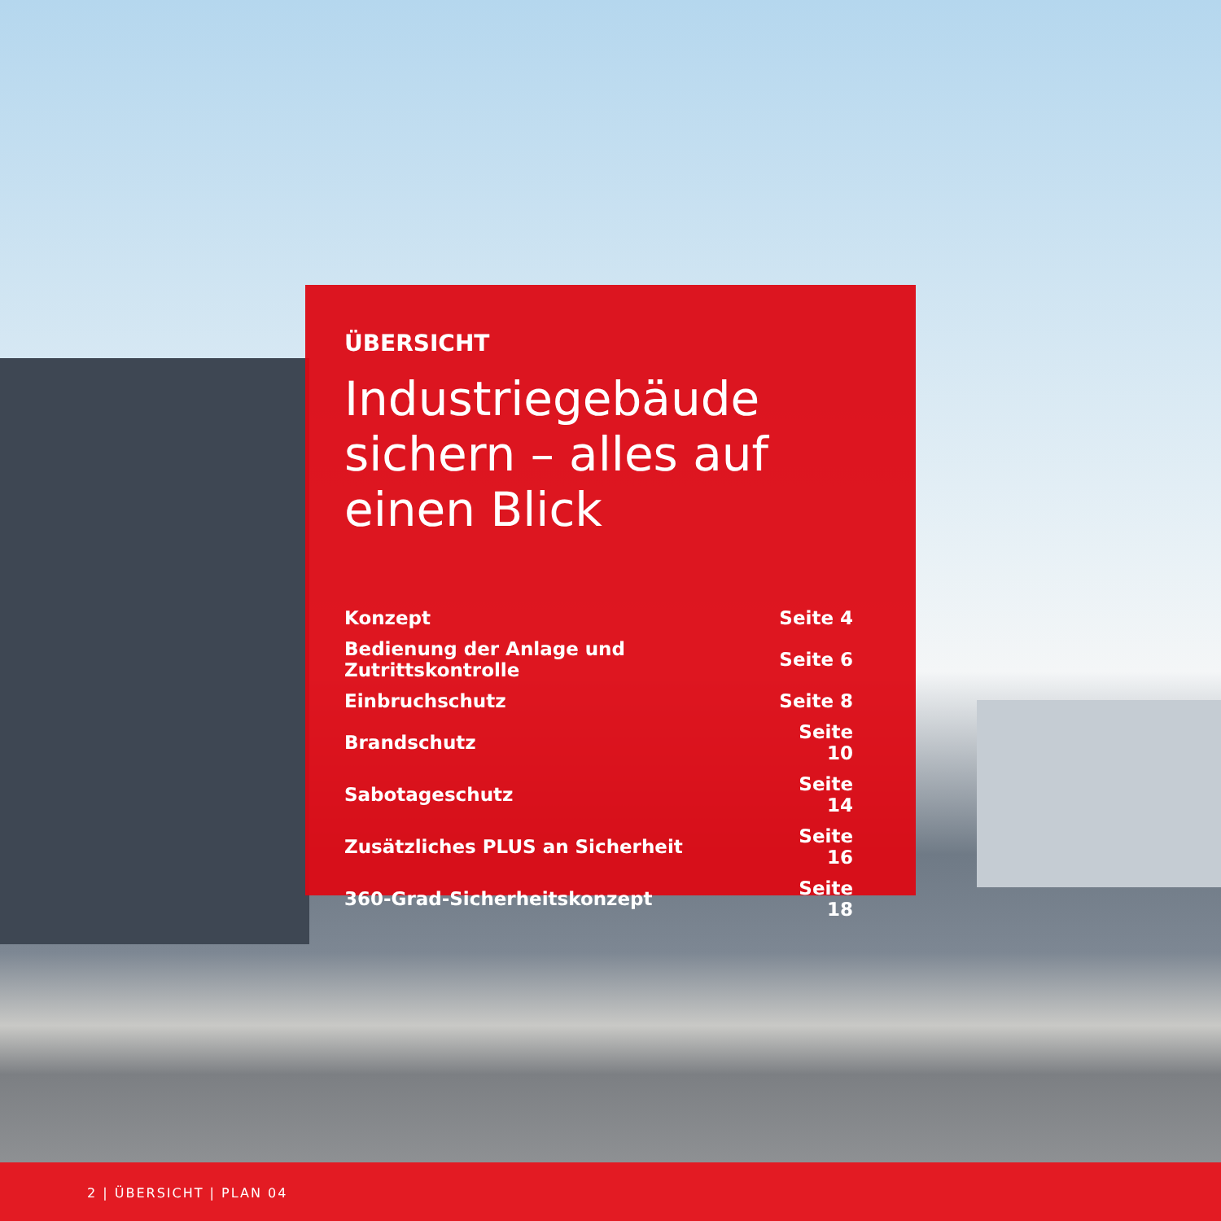ÜBERSICHT
Industriegebäude sichern – alles auf einen Blick
| Konzept | Seite 4 |
| Bedienung der Anlage und Zutrittskontrolle | Seite 6 |
| Einbruchschutz | Seite 8 |
| Brandschutz | Seite 10 |
| Sabotageschutz | Seite 14 |
| Zusätzliches PLUS an Sicherheit | Seite 16 |
| 360-Grad-Sicherheitskonzept | Seite 18 |
2 | ÜBERSICHT | PLAN 04